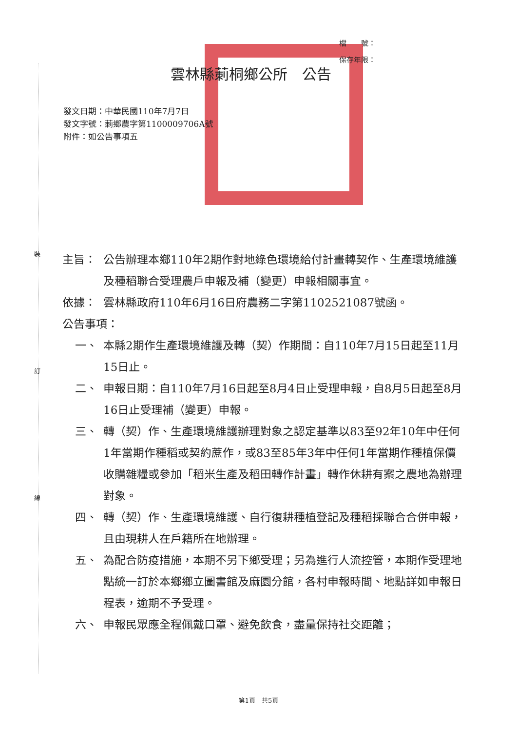裝
訂
線
檔　　號：
保存年限：
雲林縣莿桐鄉公所　公告
發文日期：中華民國110年7月7日
發文字號：莿鄉農字第1100009706A號
附件：如公告事項五
主旨： 公告辦理本鄉110年2期作對地綠色環境給付計畫轉契作、生產環境維護及種稻聯合受理農戶申報及補（變更）申報相關事宜。
依據： 雲林縣政府110年6月16日府農務二字第1102521087號函。
公告事項：
一、 本縣2期作生產環境維護及轉（契）作期間：自110年7月15日起至11月15日止。
二、 申報日期：自110年7月16日起至8月4日止受理申報，自8月5日起至8月16日止受理補（變更）申報。
三、 轉（契）作、生產環境維護辦理對象之認定基準以83至92年10年中任何1年當期作種稻或契約蔗作，或83至85年3年中任何1年當期作種植保價收購雜糧或參加「稻米生產及稻田轉作計畫」轉作休耕有案之農地為辦理對象。
四、 轉（契）作、生產環境維護、自行復耕種植登記及種稻採聯合合併申報，且由現耕人在戶籍所在地辦理。
五、 為配合防疫措施，本期不另下鄉受理；另為進行人流控管，本期作受理地點統一訂於本鄉鄉立圖書館及麻園分館，各村申報時間、地點詳如申報日程表，逾期不予受理。
六、 申報民眾應全程佩戴口罩、避免飲食，盡量保持社交距離；
第1頁　共5頁